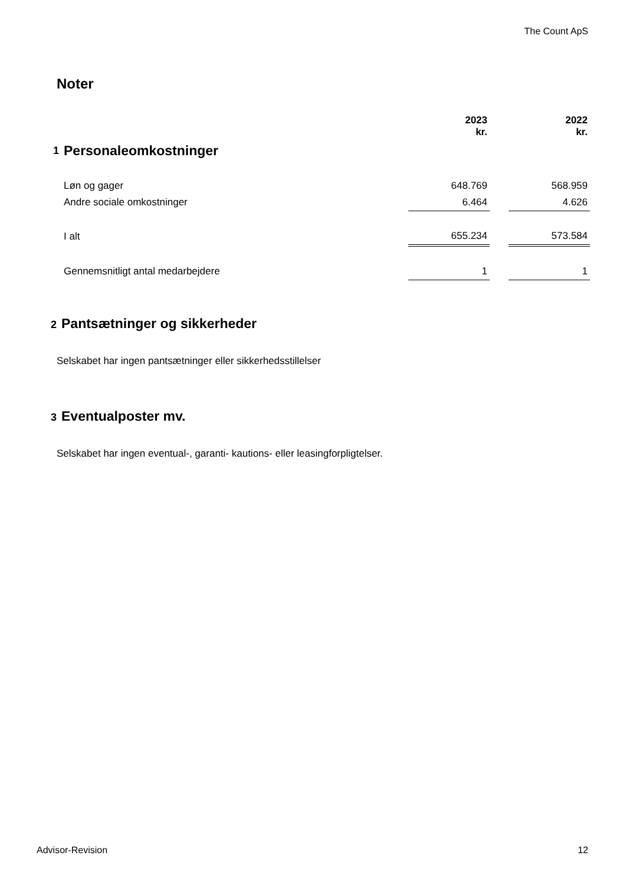The Count ApS
Noter
| | | 2023 kr. | | 2022 kr. |
| 1 | Personaleomkostninger | | | |
| | Løn og gager | 648.769 | | 568.959 |
| | Andre sociale omkostninger | 6.464 | | 4.626 |
| | I alt | 655.234 | | 573.584 |
| | Gennemsnitligt antal medarbejdere | 1 | | 1 |
2 Pantsætninger og sikkerheder
Selskabet har ingen pantsætninger eller sikkerhedsstillelser
3 Eventualposter mv.
Selskabet har ingen eventual-, garanti- kautions- eller leasingforpligtelser.
Advisor-Revision 12